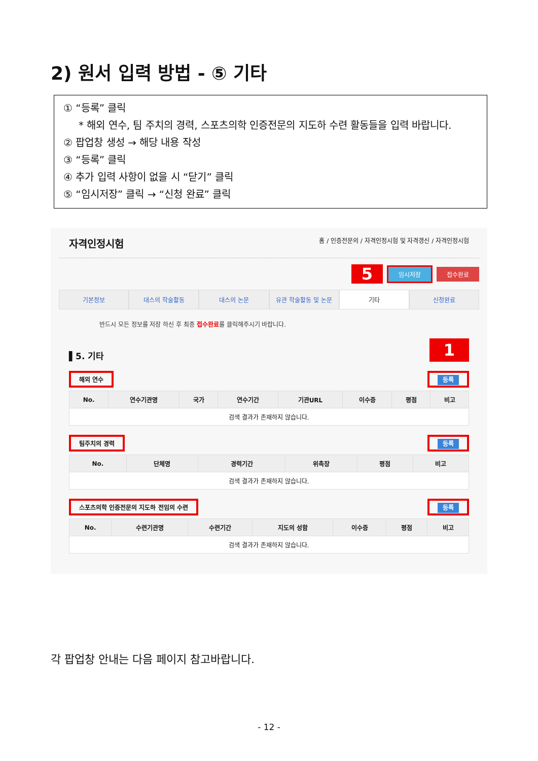2) 원서 입력 방법 - ⑤ 기타
① “등록” 클릭
* 해외 연수, 팀 주치의 경력, 스포츠의학 인증전문의 지도하 수련 활동들을 입력 바랍니다.
② 팝업창 생성 → 해당 내용 작성
③ “등록” 클릭
④ 추가 입력 사항이 없을 시 “닫기” 클릭
⑤ “임시저장” 클릭 → “신청 완료” 클릭
자격인정시험 홈 / 인증전문의 / 자격인정시험 및 자격갱신 / 자격인정시험
5 임시저장 접수완료
기본정보 대스의 학술활동 대스의 논문 유관 학술활동 및 논문 기타 신청완료
반드시 모든 정보를 저장 하신 후 최종 접수완료를 클릭해주시기 바랍니다.
▌5. 기타 1
해외 연수 등록
| No. | 연수기관명 | 국가 | 연수기간 | 기관URL | 이수증 | 평점 | 비고 |
| --- | --- | --- | --- | --- | --- | --- | --- |
| 검색 결과가 존재하지 않습니다. | | | | | | | |
팀주치의 경력 등록
| No. | 단체명 | 경력기간 | 위촉장 | 평점 | 비고 |
| --- | --- | --- | --- | --- | --- |
| 검색 결과가 존재하지 않습니다. | | | | | |
스포츠의학 인증전문의 지도하 전임의 수련 등록
| No. | 수련기관명 | 수련기간 | 지도의 성함 | 이수증 | 평점 | 비고 |
| --- | --- | --- | --- | --- | --- | --- |
| 검색 결과가 존재하지 않습니다. | | | | | | |
각 팝업창 안내는 다음 페이지 참고바랍니다.
- 12 -